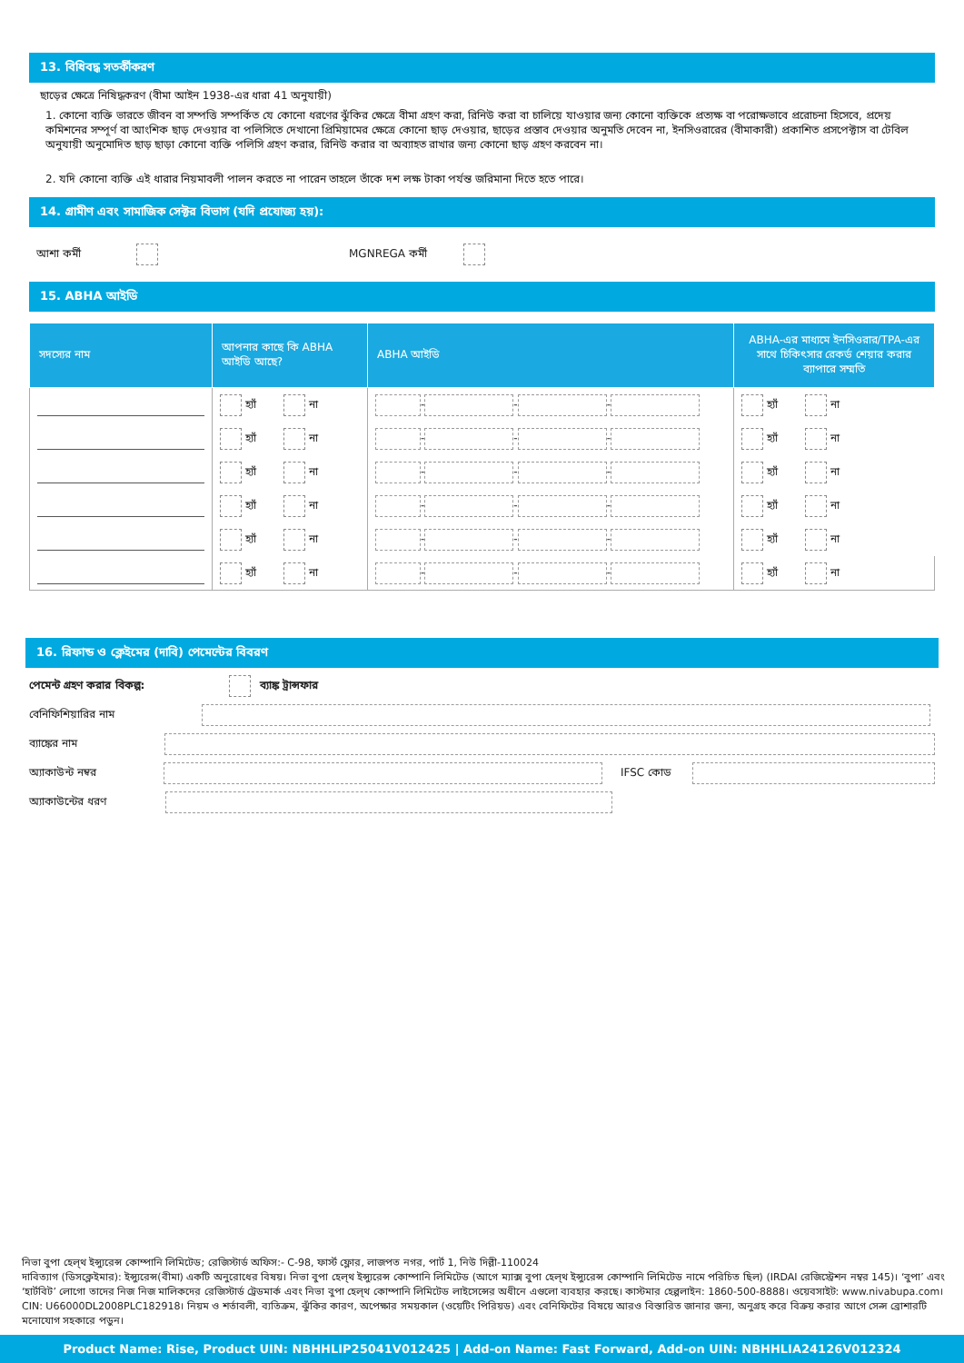13. বিধিবদ্ধ সতর্কীকরণ
ছাড়ের ক্ষেত্রে নিষিদ্ধকরণ (বীমা আইন 1938-এর ধারা 41 অনুযায়ী)
1. কোনো ব্যক্তি ভারতে জীবন বা সম্পত্তি সম্পর্কিত যে কোনো ধরণের ঝুঁকির ক্ষেত্রে বীমা গ্রহণ করা, রিনিউ করা বা চালিয়ে যাওয়ার জন্য কোনো ব্যক্তিকে প্রত্যক্ষ বা পরোক্ষভাবে প্ররোচনা হিসেবে, প্রদেয় কমিশনের সম্পূর্ণ বা আংশিক ছাড় দেওয়ার বা পলিসিতে দেখানো প্রিমিয়ামের ক্ষেত্রে কোনো ছাড় দেওয়ার, ছাড়ের প্রস্তাব দেওয়ার অনুমতি দেবেন না, ইনসিওরারের (বীমাকারী) প্রকাশিত প্রসপেক্টাস বা টেবিল অনুযায়ী অনুমোদিত ছাড় ছাড়া কোনো ব্যক্তি পলিসি গ্রহণ করার, রিনিউ করার বা অব্যাহত রাখার জন্য কোনো ছাড় গ্রহণ করবেন না।
2. যদি কোনো ব্যক্তি এই ধারার নিয়মাবলী পালন করতে না পারেন তাহলে তাঁকে দশ লক্ষ টাকা পর্যন্ত জরিমানা দিতে হতে পারে।
14. গ্রামীণ এবং সামাজিক সেক্টর বিভাগ (যদি প্রযোজ্য হয়):
আশা কর্মী MGNREGA কর্মী
15. ABHA আইডি
| সদস্যের নাম | আপনার কাছে কি ABHA আইডি আছে? | ABHA আইডি | ABHA-এর মাধ্যমে ইনসিওরার/TPA-এর সাথে চিকিৎসার রেকর্ড শেয়ার করার ব্যাপারে সম্মতি |
| --- | --- | --- | --- |
| | হ্যাঁ না | - - - | হ্যাঁ না |
| | হ্যাঁ না | - - - | হ্যাঁ না |
| | হ্যাঁ না | - - - | হ্যাঁ না |
| | হ্যাঁ না | - - - | হ্যাঁ না |
| | হ্যাঁ না | - - - | হ্যাঁ না |
| | হ্যাঁ না | - - - | হ্যাঁ না |
16. রিফান্ড ও ক্লেইমের (দাবি) পেমেন্টের বিবরণ
পেমেন্ট গ্রহণ করার বিকল্প: ব্যাঙ্ক ট্রান্সফার
বেনিফিশিয়ারির নাম
ব্যাঙ্কের নাম
অ্যাকাউন্ট নম্বর IFSC কোড
অ্যাকাউন্টের ধরণ
নিভা বুপা হেল্থ ইন্স্যুরেন্স কোম্পানি লিমিটেড; রেজিস্টার্ড অফিস:- C-98, ফার্স্ট ফ্লোর, লাজপত নগর, পার্ট 1, নিউ দিল্লী-110024
দাবিত্যাগ (ডিসক্লেইমার): ইন্স্যুরেন্স(বীমা) একটি অনুরোধের বিষয়। নিভা বুপা হেল্থ ইন্স্যুরেন্স কোম্পানি লিমিটেড (আগে ম্যাক্স বুপা হেল্থ ইন্স্যুরেন্স কোম্পানি লিমিটেড নামে পরিচিত ছিল) (IRDAI রেজিস্ট্রেশন নম্বর 145)। ‘বুপা’ এবং ‘হার্টবিট’ লোগো তাদের নিজ নিজ মালিকদের রেজিস্টার্ড ট্রেডমার্ক এবং নিভা বুপা হেল্থ কোম্পানি লিমিটেড লাইসেন্সের অধীনে এগুলো ব্যবহার করছে। কাস্টমার হেল্পলাইন: 1860-500-8888। ওয়েবসাইট: www.nivabupa.com। CIN: U66000DL2008PLC182918। নিয়ম ও শর্তাবলী, ব্যতিক্রম, ঝুঁকির কারণ, অপেক্ষার সময়কাল (ওয়েটিং পিরিয়ড) এবং বেনিফিটের বিষয়ে আরও বিস্তারিত জানার জন্য, অনুগ্রহ করে বিক্রয় করার আগে সেল্স ব্রোশারটি মনোযোগ সহকারে পড়ুন।
Product Name: Rise, Product UIN: NBHHLIP25041V012425 | Add-on Name: Fast Forward, Add-on UIN: NBHHLIA24126V012324